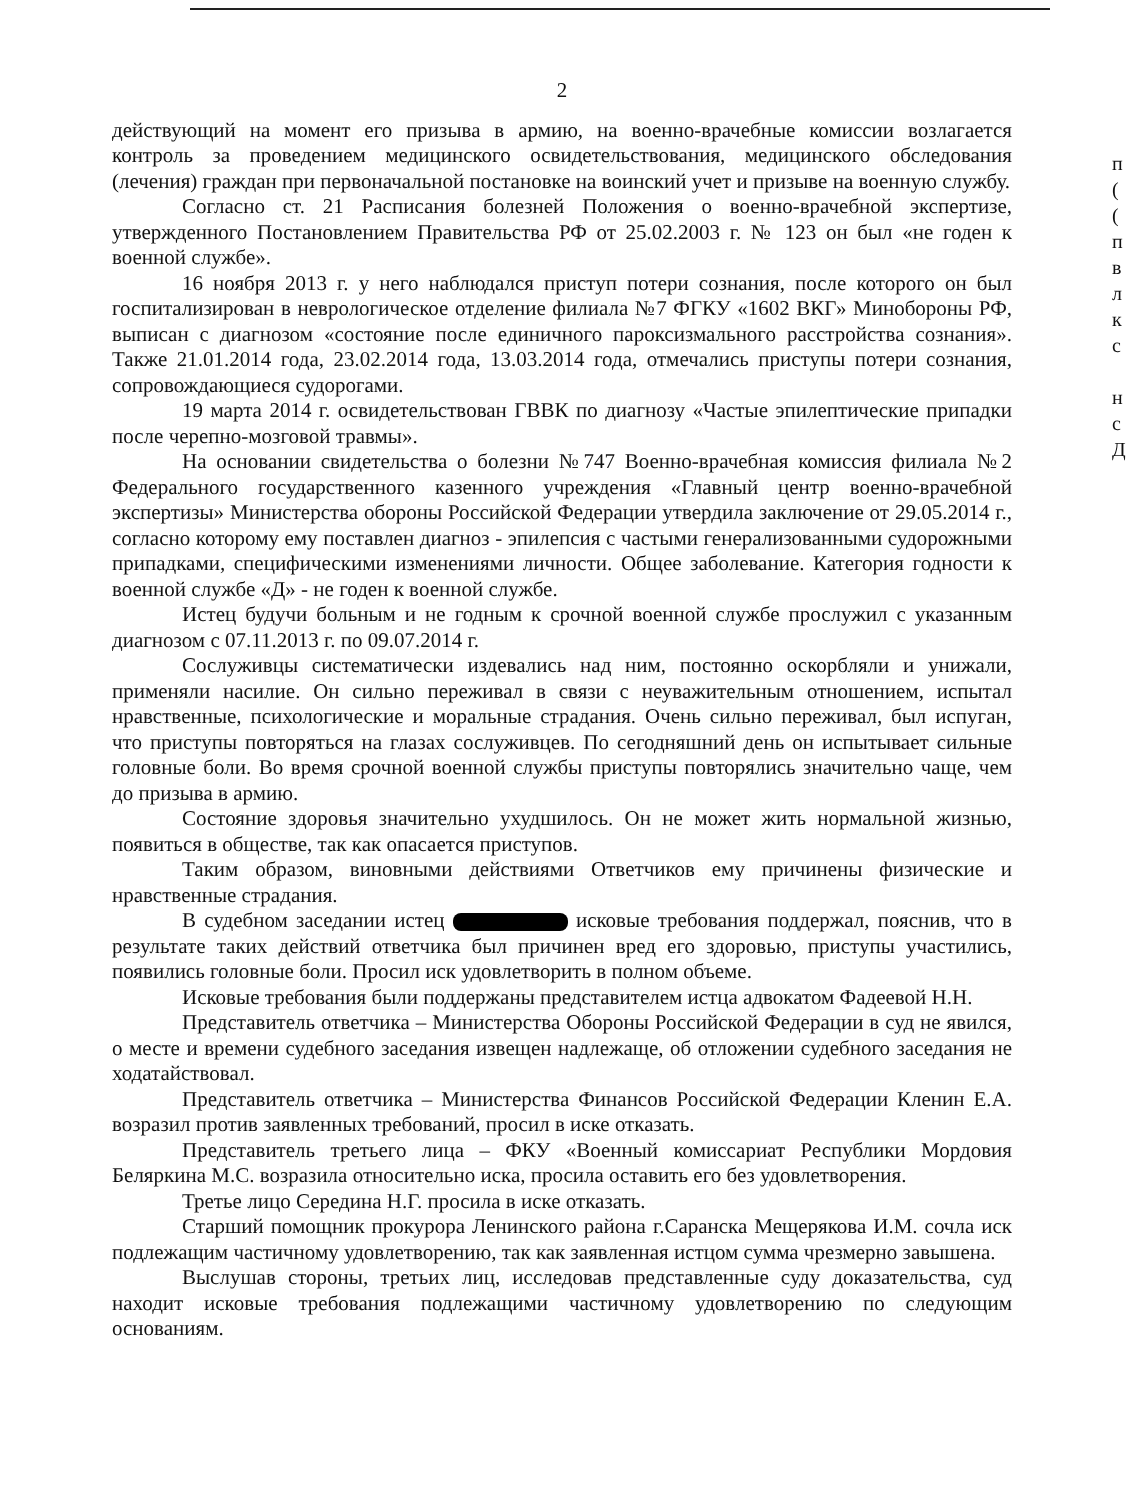2
действующий на момент его призыва в армию, на военно-врачебные комиссии возлагается контроль за проведением медицинского освидетельствования, медицинского обследования (лечения) граждан при первоначальной постановке на воинский учет и призыве на военную службу.
Согласно ст. 21 Расписания болезней Положения о военно-врачебной экспертизе, утвержденного Постановлением Правительства РФ от 25.02.2003 г. № 123 он был «не годен к военной службе».
16 ноября 2013 г. у него наблюдался приступ потери сознания, после которого он был госпитализирован в неврологическое отделение филиала №7 ФГКУ «1602 ВКГ» Минобороны РФ, выписан с диагнозом «состояние после единичного пароксизмального расстройства сознания». Также 21.01.2014 года, 23.02.2014 года, 13.03.2014 года, отмечались приступы потери сознания, сопровождающиеся судорогами.
19 марта 2014 г. освидетельствован ГВВК по диагнозу «Частые эпилептические припадки после черепно-мозговой травмы».
На основании свидетельства о болезни №747 Военно-врачебная комиссия филиала №2 Федерального государственного казенного учреждения «Главный центр военно-врачебной экспертизы» Министерства обороны Российской Федерации утвердила заключение от 29.05.2014 г., согласно которому ему поставлен диагноз - эпилепсия с частыми генерализованными судорожными припадками, специфическими изменениями личности. Общее заболевание. Категория годности к военной службе «Д» - не годен к военной службе.
Истец будучи больным и не годным к срочной военной службе прослужил с указанным диагнозом с 07.11.2013 г. по 09.07.2014 г.
Сослуживцы систематически издевались над ним, постоянно оскорбляли и унижали, применяли насилие. Он сильно переживал в связи с неуважительным отношением, испытал нравственные, психологические и моральные страдания. Очень сильно переживал, был испуган, что приступы повторяться на глазах сослуживцев. По сегодняшний день он испытывает сильные головные боли. Во время срочной военной службы приступы повторялись значительно чаще, чем до призыва в армию.
Состояние здоровья значительно ухудшилось. Он не может жить нормальной жизнью, появиться в обществе, так как опасается приступов.
Таким образом, виновными действиями Ответчиков ему причинены физические и нравственные страдания.
В судебном заседании истец исковые требования поддержал, пояснив, что в результате таких действий ответчика был причинен вред его здоровью, приступы участились, появились головные боли. Просил иск удовлетворить в полном объеме.
Исковые требования были поддержаны представителем истца адвокатом Фадеевой Н.Н.
Представитель ответчика – Министерства Обороны Российской Федерации в суд не явился, о месте и времени судебного заседания извещен надлежаще, об отложении судебного заседания не ходатайствовал.
Представитель ответчика – Министерства Финансов Российской Федерации Кленин Е.А. возразил против заявленных требований, просил в иске отказать.
Представитель третьего лица – ФКУ «Военный комиссариат Республики Мордовия Беляркина М.С. возразила относительно иска, просила оставить его без удовлетворения.
Третье лицо Середина Н.Г. просила в иске отказать.
Старший помощник прокурора Ленинского района г.Саранска Мещерякова И.М. сочла иск подлежащим частичному удовлетворению, так как заявленная истцом сумма чрезмерно завышена.
Выслушав стороны, третьих лиц, исследовав представленные суду доказательства, суд находит исковые требования подлежащими частичному удовлетворению по следующим основаниям.
п
(
(
п
в
л
к
с
н
с
Д